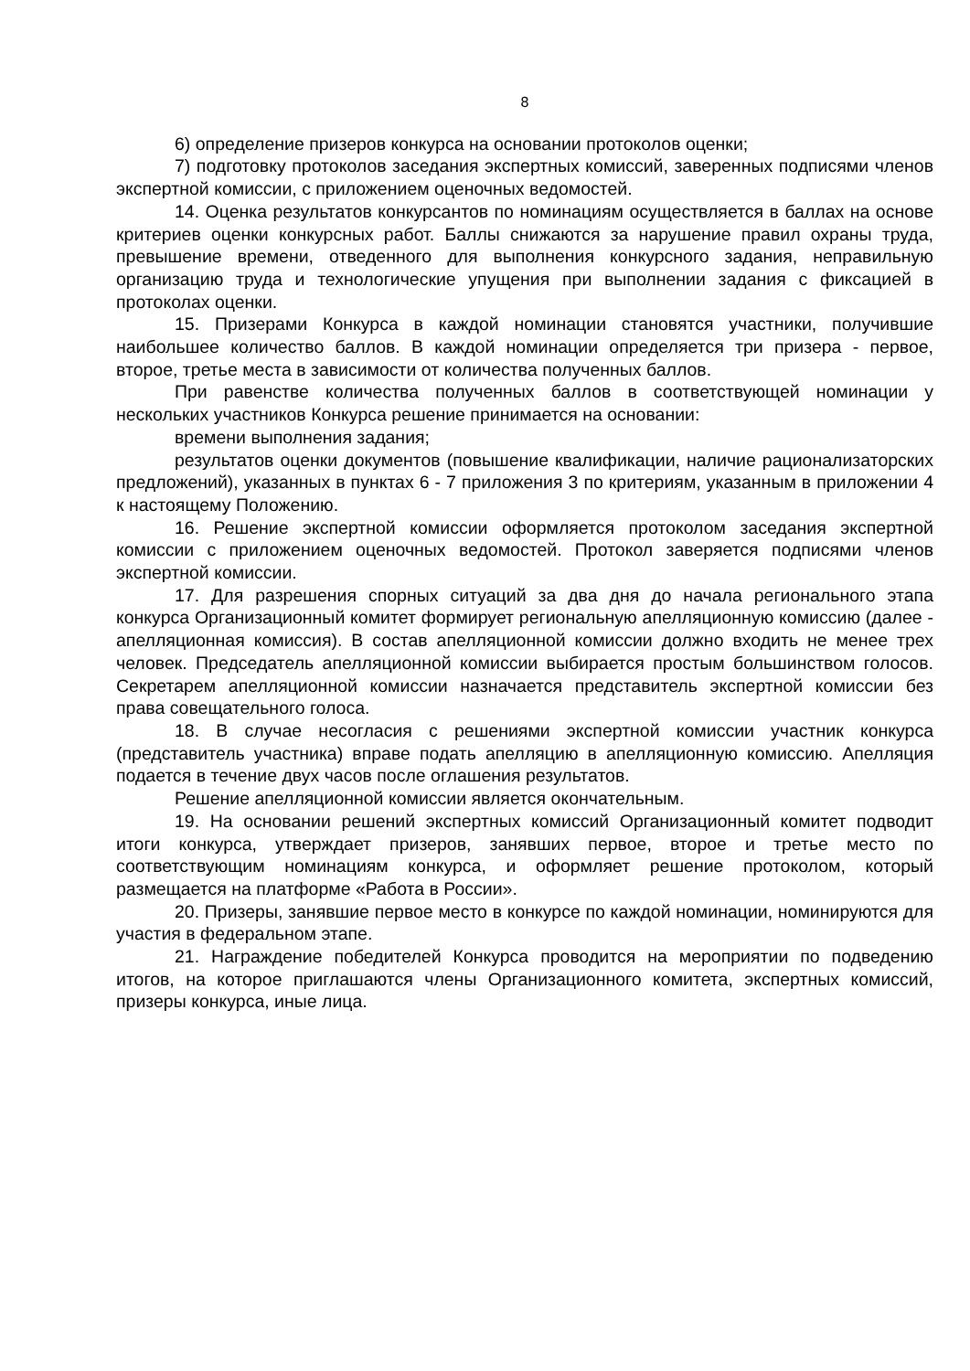8
6) определение призеров конкурса на основании протоколов оценки;
7) подготовку протоколов заседания экспертных комиссий, заверенных подписями членов экспертной комиссии, с приложением оценочных ведомостей.
14. Оценка результатов конкурсантов по номинациям осуществляется в баллах на основе критериев оценки конкурсных работ. Баллы снижаются за нарушение правил охраны труда, превышение времени, отведенного для выполнения конкурсного задания, неправильную организацию труда и технологические упущения при выполнении задания с фиксацией в протоколах оценки.
15. Призерами Конкурса в каждой номинации становятся участники, получившие наибольшее количество баллов. В каждой номинации определяется три призера - первое, второе, третье места в зависимости от количества полученных баллов.
При равенстве количества полученных баллов в соответствующей номинации у нескольких участников Конкурса решение принимается на основании:
времени выполнения задания;
результатов оценки документов (повышение квалификации, наличие рационализаторских предложений), указанных в пунктах 6 - 7 приложения 3 по критериям, указанным в приложении 4 к настоящему Положению.
16. Решение экспертной комиссии оформляется протоколом заседания экспертной комиссии с приложением оценочных ведомостей. Протокол заверяется подписями членов экспертной комиссии.
17. Для разрешения спорных ситуаций за два дня до начала регионального этапа конкурса Организационный комитет формирует региональную апелляционную комиссию (далее - апелляционная комиссия). В состав апелляционной комиссии должно входить не менее трех человек. Председатель апелляционной комиссии выбирается простым большинством голосов. Секретарем апелляционной комиссии назначается представитель экспертной комиссии без права совещательного голоса.
18. В случае несогласия с решениями экспертной комиссии участник конкурса (представитель участника) вправе подать апелляцию в апелляционную комиссию. Апелляция подается в течение двух часов после оглашения результатов.
Решение апелляционной комиссии является окончательным.
19. На основании решений экспертных комиссий Организационный комитет подводит итоги конкурса, утверждает призеров, занявших первое, второе и третье место по соответствующим номинациям конкурса, и оформляет решение протоколом, который размещается на платформе «Работа в России».
20. Призеры, занявшие первое место в конкурсе по каждой номинации, номинируются для участия в федеральном этапе.
21. Награждение победителей Конкурса проводится на мероприятии по подведению итогов, на которое приглашаются члены Организационного комитета, экспертных комиссий, призеры конкурса, иные лица.